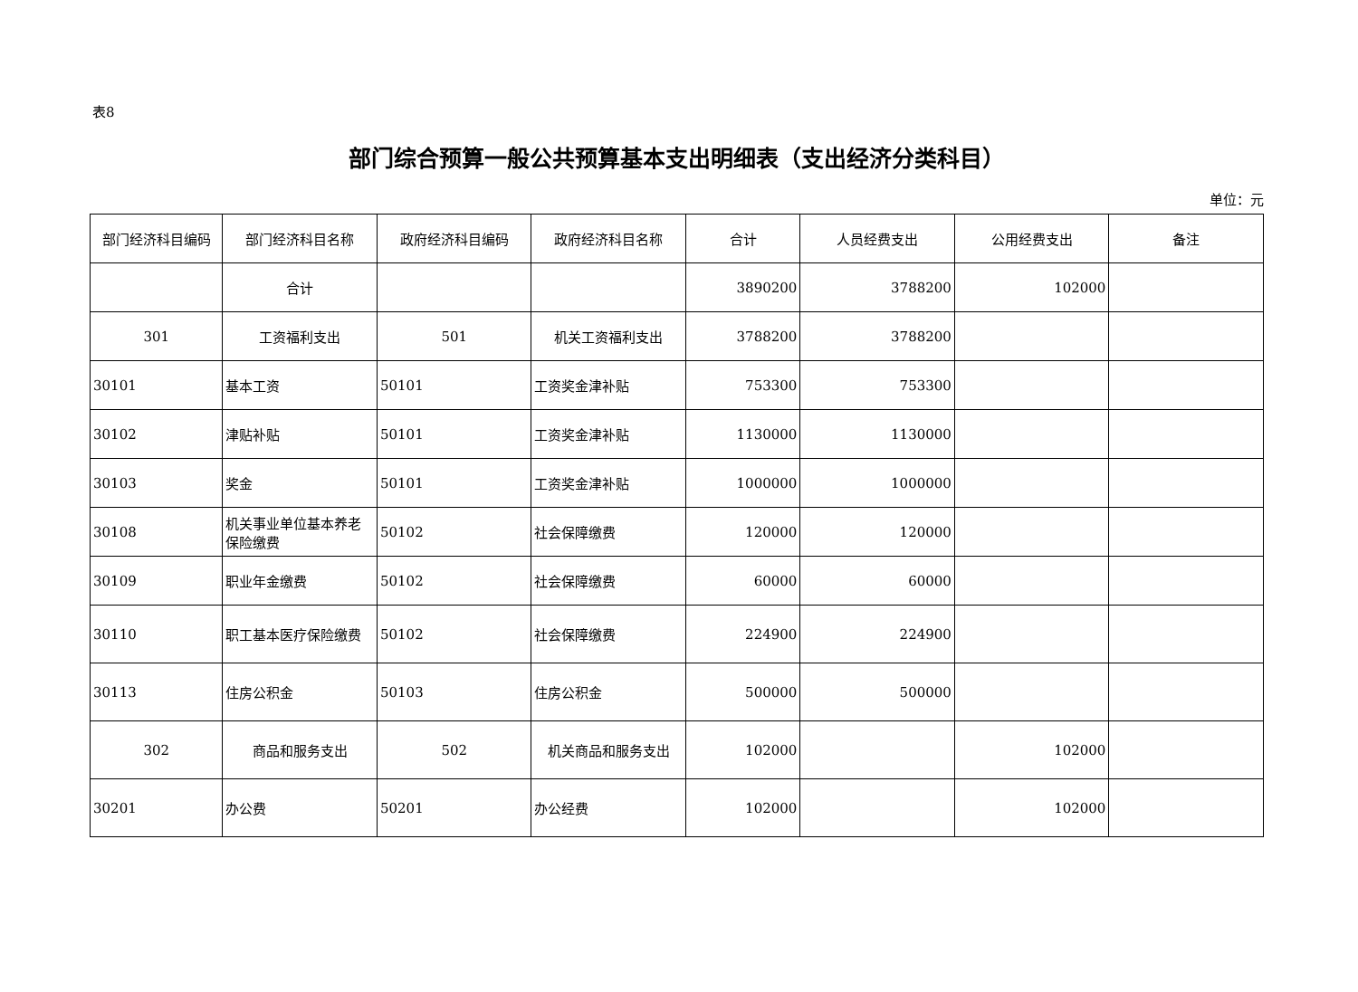表8
部门综合预算一般公共预算基本支出明细表（支出经济分类科目）
单位：元
| 部门经济科目编码 | 部门经济科目名称 | 政府经济科目编码 | 政府经济科目名称 | 合计 | 人员经费支出 | 公用经费支出 | 备注 |
| --- | --- | --- | --- | --- | --- | --- | --- |
| | 合计 | | | 3890200 | 3788200 | 102000 | |
| 301 | 工资福利支出 | 501 | 机关工资福利支出 | 3788200 | 3788200 | | |
| 30101 | 基本工资 | 50101 | 工资奖金津补贴 | 753300 | 753300 | | |
| 30102 | 津贴补贴 | 50101 | 工资奖金津补贴 | 1130000 | 1130000 | | |
| 30103 | 奖金 | 50101 | 工资奖金津补贴 | 1000000 | 1000000 | | |
| 30108 | 机关事业单位基本养老保险缴费 | 50102 | 社会保障缴费 | 120000 | 120000 | | |
| 30109 | 职业年金缴费 | 50102 | 社会保障缴费 | 60000 | 60000 | | |
| 30110 | 职工基本医疗保险缴费 | 50102 | 社会保障缴费 | 224900 | 224900 | | |
| 30113 | 住房公积金 | 50103 | 住房公积金 | 500000 | 500000 | | |
| 302 | 商品和服务支出 | 502 | 机关商品和服务支出 | 102000 | | 102000 | |
| 30201 | 办公费 | 50201 | 办公经费 | 102000 | | 102000 | |